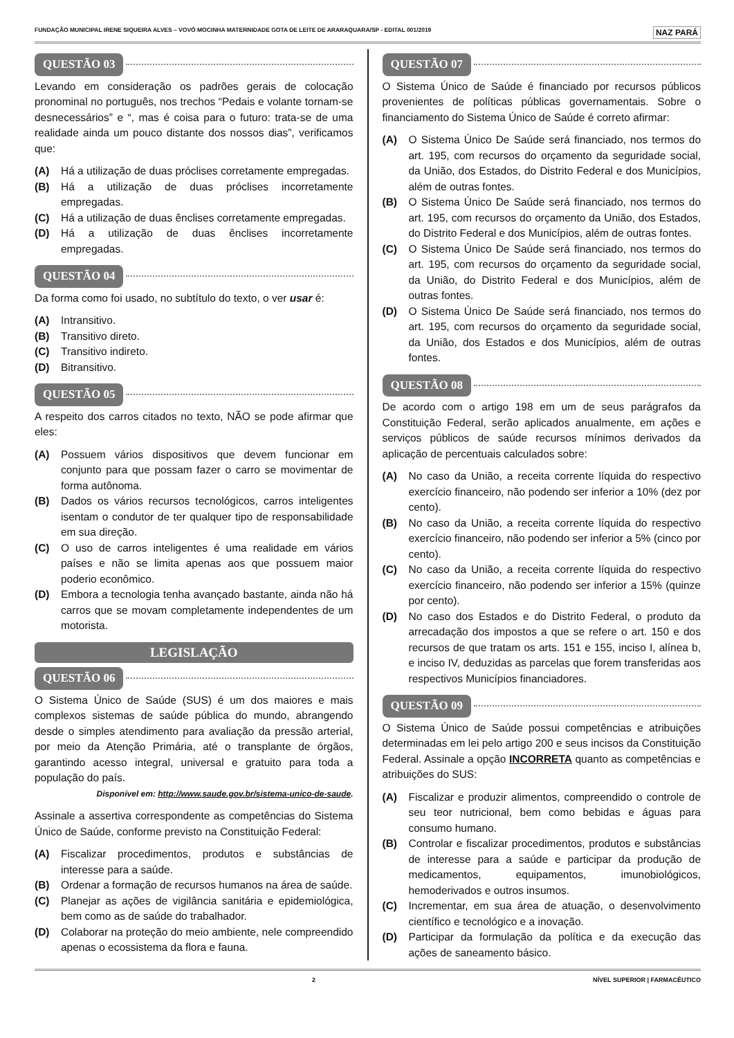FUNDAÇÃO MUNICIPAL IRENE SIQUEIRA ALVES – VOVÓ MOCINHA MATERNIDADE GOTA DE LEITE DE ARARAQUARA/SP - EDITAL 001/2019 NAZ PARÁ
QUESTÃO 03
Levando em consideração os padrões gerais de colocação pronominal no português, nos trechos “Pedais e volante tornam-se desnecessários” e “, mas é coisa para o futuro: trata-se de uma realidade ainda um pouco distante dos nossos dias”, verificamos que:
(A) Há a utilização de duas próclises corretamente empregadas.
(B) Há a utilização de duas próclises incorretamente empregadas.
(C) Há a utilização de duas ênclises corretamente empregadas.
(D) Há a utilização de duas ênclises incorretamente empregadas.
QUESTÃO 04
Da forma como foi usado, no subtítulo do texto, o ver usar é:
(A) Intransitivo.
(B) Transitivo direto.
(C) Transitivo indireto.
(D) Bitransitivo.
QUESTÃO 05
A respeito dos carros citados no texto, NÃO se pode afirmar que eles:
(A) Possuem vários dispositivos que devem funcionar em conjunto para que possam fazer o carro se movimentar de forma autônoma.
(B) Dados os vários recursos tecnológicos, carros inteligentes isentam o condutor de ter qualquer tipo de responsabilidade em sua direção.
(C) O uso de carros inteligentes é uma realidade em vários países e não se limita apenas aos que possuem maior poderio econômico.
(D) Embora a tecnologia tenha avançado bastante, ainda não há carros que se movam completamente independentes de um motorista.
LEGISLAÇÃO
QUESTÃO 06
O Sistema Único de Saúde (SUS) é um dos maiores e mais complexos sistemas de saúde pública do mundo, abrangendo desde o simples atendimento para avaliação da pressão arterial, por meio da Atenção Primária, até o transplante de órgãos, garantindo acesso integral, universal e gratuito para toda a população do país.
Disponível em: http://www.saude.gov.br/sistema-unico-de-saude.
Assinale a assertiva correspondente as competências do Sistema Único de Saúde, conforme previsto na Constituição Federal:
(A) Fiscalizar procedimentos, produtos e substâncias de interesse para a saúde.
(B) Ordenar a formação de recursos humanos na área de saúde.
(C) Planejar as ações de vigilância sanitária e epidemiológica, bem como as de saúde do trabalhador.
(D) Colaborar na proteção do meio ambiente, nele compreendido apenas o ecossistema da flora e fauna.
QUESTÃO 07
O Sistema Único de Saúde é financiado por recursos públicos provenientes de políticas públicas governamentais. Sobre o financiamento do Sistema Único de Saúde é correto afirmar:
(A) O Sistema Único De Saúde será financiado, nos termos do art. 195, com recursos do orçamento da seguridade social, da União, dos Estados, do Distrito Federal e dos Municípios, além de outras fontes.
(B) O Sistema Único De Saúde será financiado, nos termos do art. 195, com recursos do orçamento da União, dos Estados, do Distrito Federal e dos Municípios, além de outras fontes.
(C) O Sistema Único De Saúde será financiado, nos termos do art. 195, com recursos do orçamento da seguridade social, da União, do Distrito Federal e dos Municípios, além de outras fontes.
(D) O Sistema Único De Saúde será financiado, nos termos do art. 195, com recursos do orçamento da seguridade social, da União, dos Estados e dos Municípios, além de outras fontes.
QUESTÃO 08
De acordo com o artigo 198 em um de seus parágrafos da Constituição Federal, serão aplicados anualmente, em ações e serviços públicos de saúde recursos mínimos derivados da aplicação de percentuais calculados sobre:
(A) No caso da União, a receita corrente líquida do respectivo exercício financeiro, não podendo ser inferior a 10% (dez por cento).
(B) No caso da União, a receita corrente líquida do respectivo exercício financeiro, não podendo ser inferior a 5% (cinco por cento).
(C) No caso da União, a receita corrente líquida do respectivo exercício financeiro, não podendo ser inferior a 15% (quinze por cento).
(D) No caso dos Estados e do Distrito Federal, o produto da arrecadação dos impostos a que se refere o art. 150 e dos recursos de que tratam os arts. 151 e 155, inciso I, alínea b, e inciso IV, deduzidas as parcelas que forem transferidas aos respectivos Municípios financiadores.
QUESTÃO 09
O Sistema Único de Saúde possui competências e atribuições determinadas em lei pelo artigo 200 e seus incisos da Constituição Federal. Assinale a opção INCORRETA quanto as competências e atribuições do SUS:
(A) Fiscalizar e produzir alimentos, compreendido o controle de seu teor nutricional, bem como bebidas e águas para consumo humano.
(B) Controlar e fiscalizar procedimentos, produtos e substâncias de interesse para a saúde e participar da produção de medicamentos, equipamentos, imunobiológicos, hemoderivados e outros insumos.
(C) Incrementar, em sua área de atuação, o desenvolvimento científico e tecnológico e a inovação.
(D) Participar da formulação da política e da execução das ações de saneamento básico.
2 NÍVEL SUPERIOR | FARMACÊUTICO